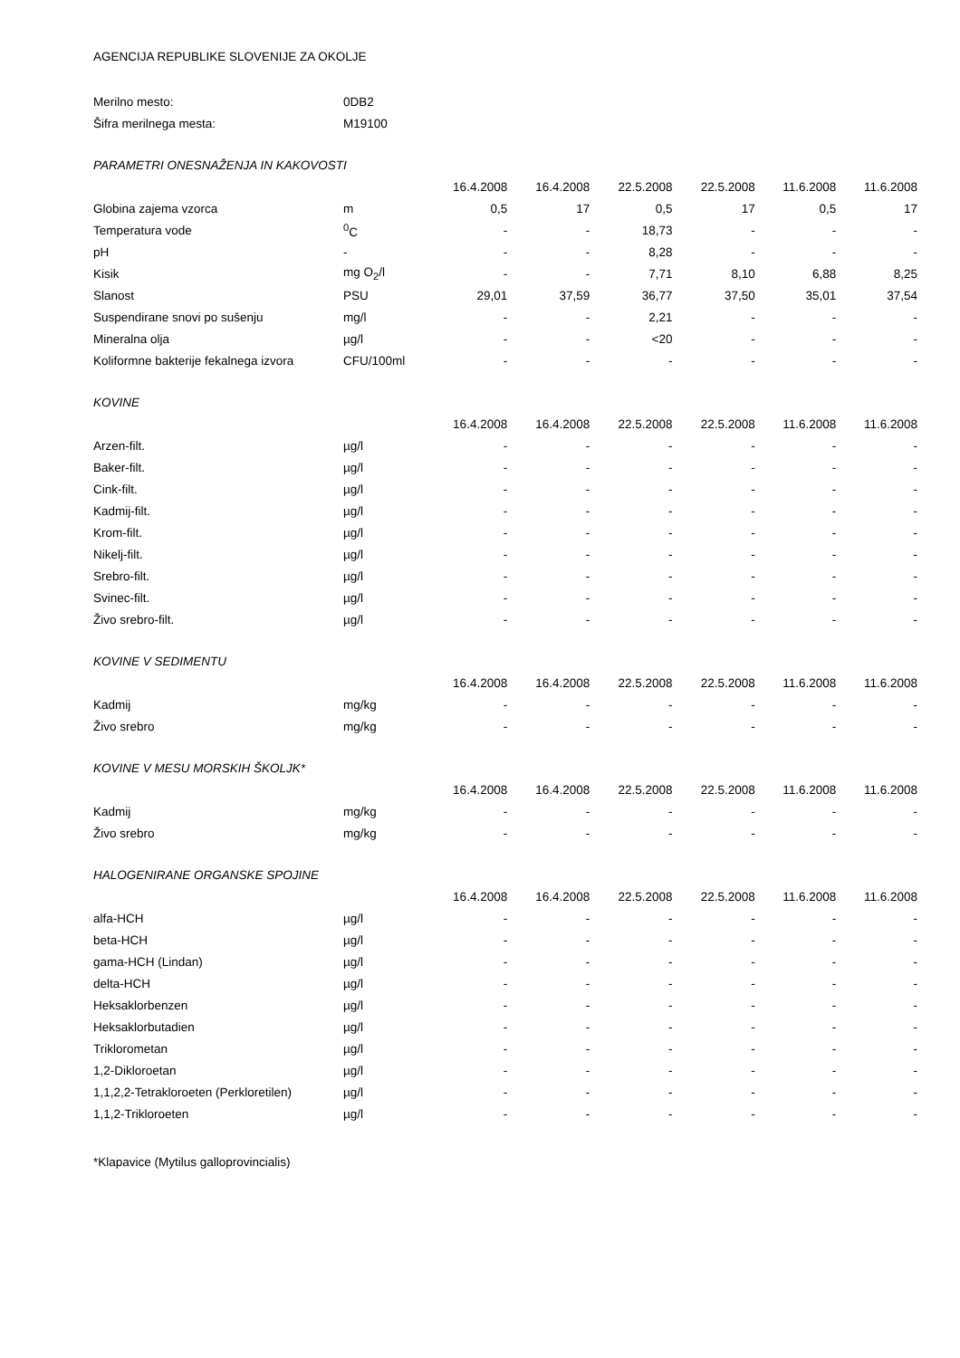AGENCIJA REPUBLIKE SLOVENIJE ZA OKOLJE
| Merilno mesto: | 0DB2 | | | | | | |
| Šifra merilnega mesta: | M19100 | | | | | | |
| PARAMETRI ONESNAŽENJA IN KAKOVOSTI | | | | | | | |
| | | 16.4.2008 | 16.4.2008 | 22.5.2008 | 22.5.2008 | 11.6.2008 | 11.6.2008 |
| Globina zajema vzorca | m | 0,5 | 17 | 0,5 | 17 | 0,5 | 17 |
| Temperatura vode | <sup>0</sup> C | - | - | 18,73 | - | - | - |
| pH | - | - | - | 8,28 | - | - | - |
| Kisik | mg O<sub>2</sub>/l | - | - | 7,71 | 8,10 | 6,88 | 8,25 |
| Slanost | PSU | 29,01 | 37,59 | 36,77 | 37,50 | 35,01 | 37,54 |
| Suspendirane snovi po sušenju | mg/l | - | - | 2,21 | - | - | - |
| Mineralna olja | µg/l | - | - | <20 | - | - | - |
| Koliformne bakterije fekalnega izvora | CFU/100ml | - | - | - | - | - | - |
| KOVINE | | | | | | | |
| | | 16.4.2008 | 16.4.2008 | 22.5.2008 | 22.5.2008 | 11.6.2008 | 11.6.2008 |
| Arzen-filt. | µg/l | - | - | - | - | - | - |
| Baker-filt. | µg/l | - | - | - | - | - | - |
| Cink-filt. | µg/l | - | - | - | - | - | - |
| Kadmij-filt. | µg/l | - | - | - | - | - | - |
| Krom-filt. | µg/l | - | - | - | - | - | - |
| Nikelj-filt. | µg/l | - | - | - | - | - | - |
| Srebro-filt. | µg/l | - | - | - | - | - | - |
| Svinec-filt. | µg/l | - | - | - | - | - | - |
| Živo srebro-filt. | µg/l | - | - | - | - | - | - |
| KOVINE V SEDIMENTU | | | | | | | |
| | | 16.4.2008 | 16.4.2008 | 22.5.2008 | 22.5.2008 | 11.6.2008 | 11.6.2008 |
| Kadmij | mg/kg | - | - | - | - | - | - |
| Živo srebro | mg/kg | - | - | - | - | - | - |
| KOVINE V MESU MORSKIH ŠKOLJK* | | | | | | | |
| | | 16.4.2008 | 16.4.2008 | 22.5.2008 | 22.5.2008 | 11.6.2008 | 11.6.2008 |
| Kadmij | mg/kg | - | - | - | - | - | - |
| Živo srebro | mg/kg | - | - | - | - | - | - |
| HALOGENIRANE ORGANSKE SPOJINE | | | | | | | |
| | | 16.4.2008 | 16.4.2008 | 22.5.2008 | 22.5.2008 | 11.6.2008 | 11.6.2008 |
| alfa-HCH | µg/l | - | - | - | - | - | - |
| beta-HCH | µg/l | - | - | - | - | - | - |
| gama-HCH (Lindan) | µg/l | - | - | - | - | - | - |
| delta-HCH | µg/l | - | - | - | - | - | - |
| Heksaklorbenzen | µg/l | - | - | - | - | - | - |
| Heksaklorbutadien | µg/l | - | - | - | - | - | - |
| Triklorometan | µg/l | - | - | - | - | - | - |
| 1,2-Dikloroetan | µg/l | - | - | - | - | - | - |
| 1,1,2,2-Tetrakloroeten (Perkloretilen) | µg/l | - | - | - | - | - | - |
| 1,1,2-Trikloroeten | µg/l | - | - | - | - | - | - |
*Klapavice (Mytilus galloprovincialis)